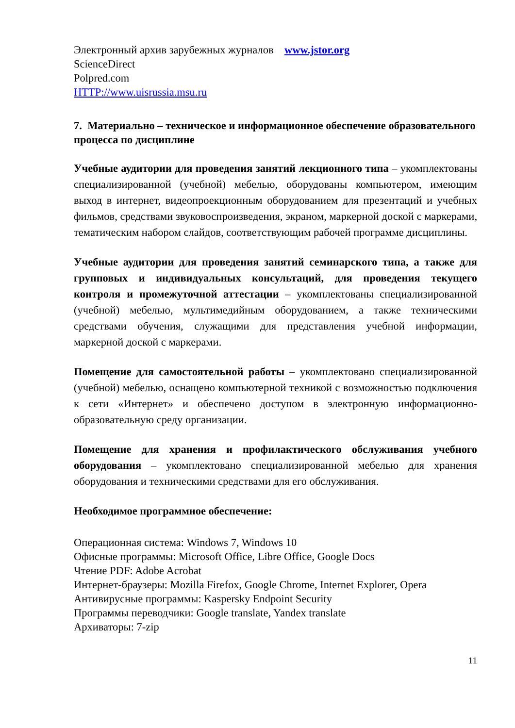Электронный архив зарубежных журналов www.jstor.org
ScienceDirect
Polpred.com
HTTP://www.uisrussia.msu.ru
7. Материально – техническое и информационное обеспечение образовательного процесса по дисциплине
Учебные аудитории для проведения занятий лекционного типа – укомплектованы специализированной (учебной) мебелью, оборудованы компьютером, имеющим выход в интернет, видеопроекционным оборудованием для презентаций и учебных фильмов, средствами звуковоспроизведения, экраном, маркерной доской с маркерами, тематическим набором слайдов, соответствующим рабочей программе дисциплины.
Учебные аудитории для проведения занятий семинарского типа, а также для групповых и индивидуальных консультаций, для проведения текущего контроля и промежуточной аттестации – укомплектованы специализированной (учебной) мебелью, мультимедийным оборудованием, а также техническими средствами обучения, служащими для представления учебной информации, маркерной доской с маркерами.
Помещение для самостоятельной работы – укомплектовано специализированной (учебной) мебелью, оснащено компьютерной техникой с возможностью подключения к сети «Интернет» и обеспечено доступом в электронную информационно-образовательную среду организации.
Помещение для хранения и профилактического обслуживания учебного оборудования – укомплектовано специализированной мебелью для хранения оборудования и техническими средствами для его обслуживания.
Необходимое программное обеспечение:
Операционная система: Windows 7, Windows 10
Офисные программы: Microsoft Office, Libre Office, Google Docs
Чтение PDF: Adobe Acrobat
Интернет-браузеры: Mozilla Firefox, Google Chrome, Internet Explorer, Opera
Антивирусные программы: Kaspersky Endpoint Security
Программы переводчики: Google translate, Yandex translate
Архиваторы: 7-zip
11